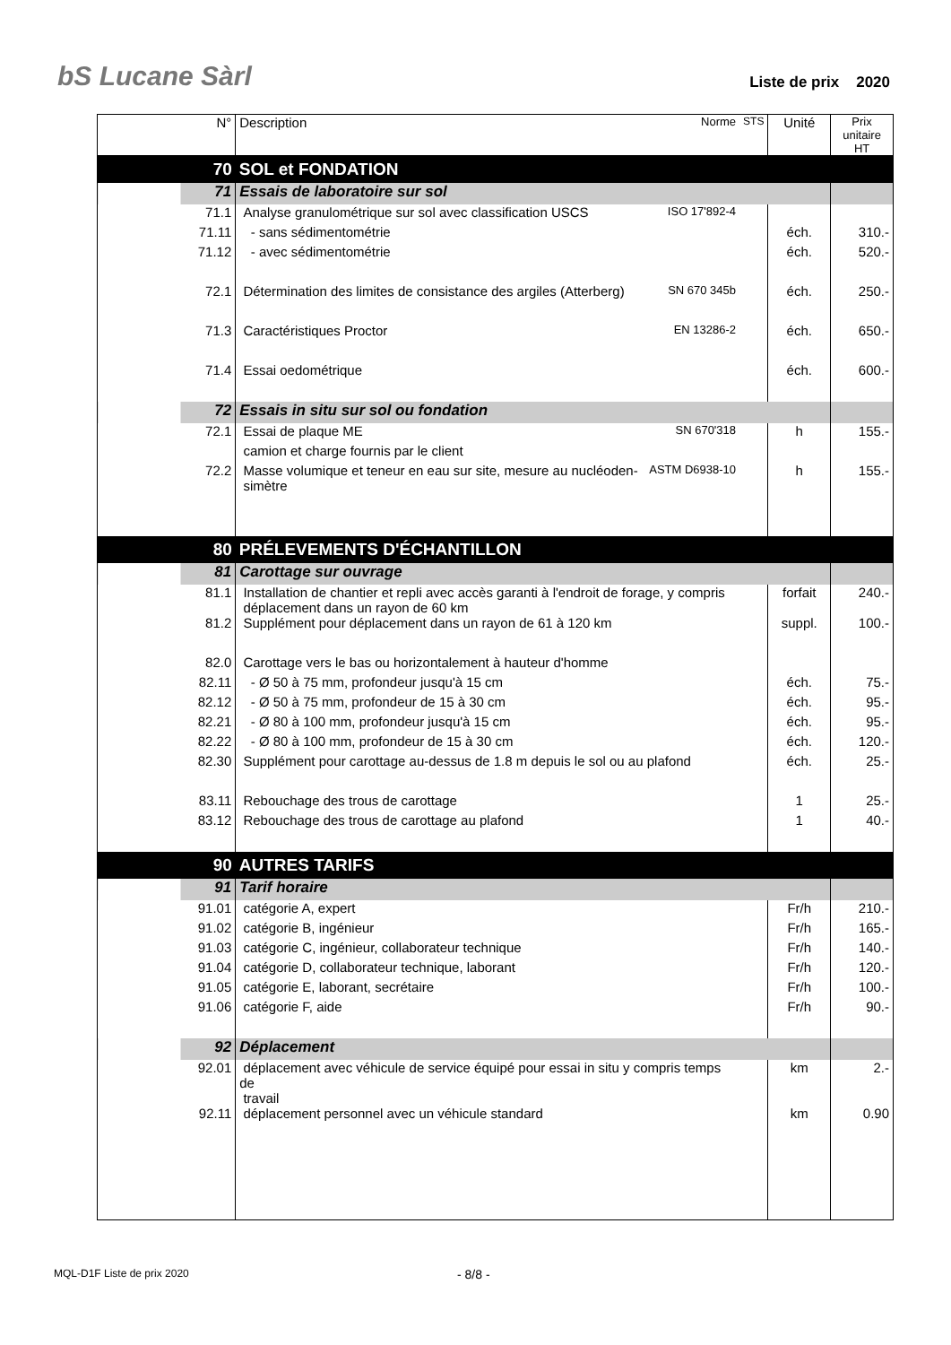bS Lucane Sàrl Liste de prix 2020
| N° | Description | Norme | STS | Unité | Prix unitaire HT |
| --- | --- | --- | --- | --- | --- |
| 70 | SOL et FONDATION | | | | |
| 71 | Essais de laboratoire sur sol | | | | |
| 71.1 | Analyse granulométrique sur sol avec classification USCS | ISO 17'892-4 | | | |
| 71.11 | - sans sédimentométrie | | | éch. | 310.- |
| 71.12 | - avec sédimentométrie | | | éch. | 520.- |
| 72.1 | Détermination des limites de consistance des argiles (Atterberg) | SN 670 345b | | éch. | 250.- |
| 71.3 | Caractéristiques Proctor | EN 13286-2 | | éch. | 650.- |
| 71.4 | Essai oedométrique | | | éch. | 600.- |
| 72 | Essais in situ sur sol ou fondation | | | | |
| 72.1 | Essai de plaque ME | SN 670'318 | | h | 155.- |
| | camion et charge fournis par le client | | | | |
| 72.2 | Masse volumique et teneur en eau sur site, mesure au nucléoden- simètre | ASTM D6938-10 | | h | 155.- |
| 80 | PRÉLEVEMENTS D'ÉCHANTILLON | | | | |
| 81 | Carottage sur ouvrage | | | | |
| 81.1 | Installation de chantier et repli avec accès garanti à l'endroit de forage, y compris déplacement dans un rayon de 60 km | | | forfait | 240.- |
| 81.2 | Supplément pour déplacement dans un rayon de 61 à 120 km | | | suppl. | 100.- |
| 82.0 | Carottage vers le bas ou horizontalement à hauteur d'homme | | | | |
| 82.11 | - Ø 50 à 75 mm, profondeur jusqu'à 15 cm | | | éch. | 75.- |
| 82.12 | - Ø 50 à 75 mm, profondeur de 15 à 30 cm | | | éch. | 95.- |
| 82.21 | - Ø 80 à 100 mm, profondeur jusqu'à 15 cm | | | éch. | 95.- |
| 82.22 | - Ø 80 à 100 mm, profondeur de 15 à 30 cm | | | éch. | 120.- |
| 82.30 | Supplément pour carottage au-dessus de 1.8 m depuis le sol ou au plafond | | | éch. | 25.- |
| 83.11 | Rebouchage des trous de carottage | | | 1 | 25.- |
| 83.12 | Rebouchage des trous de carottage au plafond | | | 1 | 40.- |
| 90 | AUTRES TARIFS | | | | |
| 91 | Tarif horaire | | | | |
| 91.01 | catégorie A, expert | | | Fr/h | 210.- |
| 91.02 | catégorie B, ingénieur | | | Fr/h | 165.- |
| 91.03 | catégorie C, ingénieur, collaborateur technique | | | Fr/h | 140.- |
| 91.04 | catégorie D, collaborateur technique, laborant | | | Fr/h | 120.- |
| 91.05 | catégorie E, laborant, secrétaire | | | Fr/h | 100.- |
| 91.06 | catégorie F, aide | | | Fr/h | 90.- |
| 92 | Déplacement | | | | |
| 92.01 | déplacement avec véhicule de service équipé pour essai in situ y compris temps de travail | | | km | 2.- |
| 92.11 | déplacement personnel avec un véhicule standard | | | km | 0.90 |
MQL-D1F Liste de prix 2020 - 8/8 -